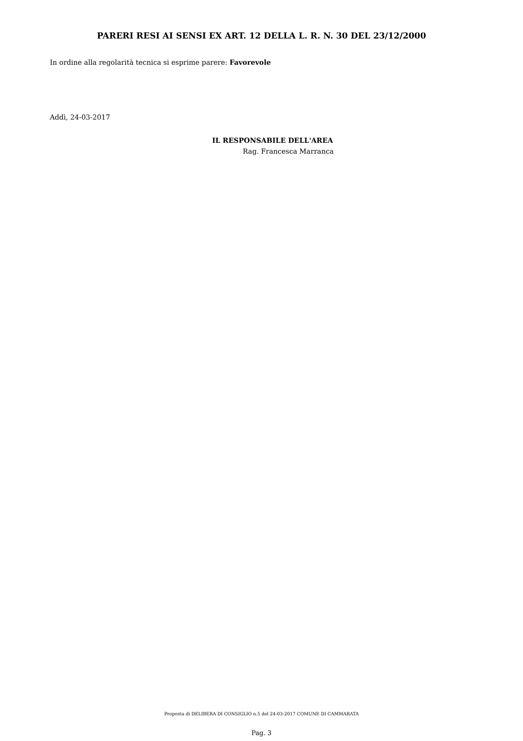PARERI RESI AI SENSI EX ART. 12 DELLA L. R. N. 30 DEL 23/12/2000
In ordine alla regolarità tecnica si esprime parere: Favorevole
Addì, 24-03-2017
IL RESPONSABILE DELL'AREA
Rag. Francesca Marranca
Proposta di DELIBERA DI CONSIGLIO n.5 del 24-03-2017 COMUNE DI CAMMARATA
Pag. 3